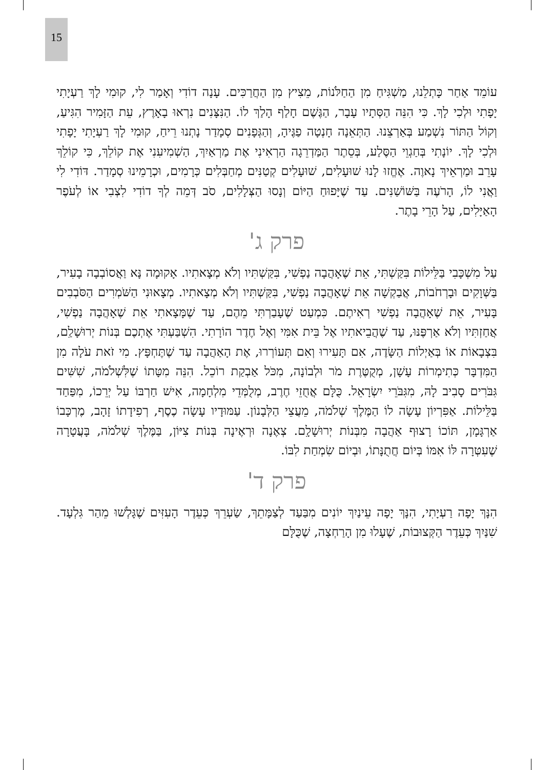15
עוֹמֵד אַחַר כָּתְלֵנוּ, מַשְׁגִּיחַ מִן הַחַלֹּנוֹת, מֵצִיץ מִן הַחֲרַכִּים. עָנָה דוֹדִי וְאָמַר לִי, קוּמִי לָךְ רַעְיָתִי יָפָתִי וּלְכִי לָךְ. כִּי הִנֵּה הַסְּתָיו עָבָר, הַגֶּשֶׁם חָלַף הָלַךְ לוֹ. הַנִּצָּנִים נִרְאוּ בָאָרֶץ, עֵת הַזָּמִיר הִגִּיעַ, וְקוֹל הַתּוֹר נִשְׁמַע בְּאַרְצֵנוּ. הַתְּאֵנָה חָנְטָה פַגֶּיהָ, וְהַגְּפָנִים סְמָדַר נָתְנוּ רֵיחַ, קוּמִי לָךְ רַעְיָתִי יָפָתִי וּלְכִי לָךְ. יוֹנָתִי בְּחַגְוֵי הַסֶּלַע, בְּסֵתֶר הַמַּדְרֵגָה הַרְאִינִי אֶת מַרְאַיִךְ, הַשְׁמִיעִנִי אֶת קוֹלֵךְ, כִּי קוֹלֵךְ עָרֵב וּמַרְאֵיךְ נָאוֶה. אֶחֱזוּ לָנוּ שׁוּעָלִים, שׁוּעָלִים קְטַנִּים מְחַבְּלִים כְּרָמִים, וּכְרָמֵינוּ סְמָדַר. דּוֹדִי לִי וַאֲנִי לוֹ, הָרֹעֶה בַּשּׁוֹשַׁנִּים. עַד שֶׁיָּפוּחַ הַיּוֹם וְנָסוּ הַצְּלָלִים, סֹב דְּמֵה לְךָ דוֹדִי לִצְבִי אוֹ לְעֹפֶר הָאַיָּלִים, עַל הָרֵי בָתֶר.
פרק ג'
עַל מִשְׁכָּבִי בַּלֵּילוֹת בִּקַּשְׁתִּי, אֵת שֶׁאָהֲבָה נַפְשִׁי, בִּקַּשְׁתִּיו וְלֹא מְצָאתִיו. אָקוּמָה נָּא וַאֲסוֹבְבָה בָעִיר, בַּשְּׁוָקִים וּבָרְחֹבוֹת, אֲבַקְשָׁה אֵת שֶׁאָהֲבָה נַפְשִׁי, בִּקַּשְׁתִּיו וְלֹא מְצָאתִיו. מְצָאוּנִי הַשֹּׁמְרִים הַסֹּבְבִים בָּעִיר, אֵת שֶׁאָהֲבָה נַפְשִׁי רְאִיתֶם. כִּמְעַט שֶׁעָבַרְתִּי מֵהֶם, עַד שֶׁמָּצָאתִי אֵת שֶׁאָהֲבָה נַפְשִׁי, אֲחַזְתִּיו וְלֹא אַרְפֶּנּוּ, עַד שֶׁהֲבֵיאתִיו אֶל בֵּית אִמִּי וְאֶל חֶדֶר הוֹרָתִי. הִשְׁבַּעְתִּי אֶתְכֶם בְּנוֹת יְרוּשָׁלִַם, בִּצְבָאוֹת אוֹ בְּאַיְלוֹת הַשָּׂדֶה, אִם תָּעִירוּ וְאִם תְּעוֹרְרוּ, אֶת הָאַהֲבָה עַד שֶׁתֶּחְפָּץ. מִי זֹאת עֹלָה מִן הַמִּדְבָּר כְּתִימְרוֹת עָשָׁן, מְקֻטֶּרֶת מֹר וּלְבוֹנָה, מִכֹּל אַבְקַת רוֹכֵל. הִנֵּה מִטָּתוֹ שֶׁלִּשְׁלֹמֹה, שִׁשִּׁים גִּבֹּרִים סָבִיב לָהּ, מִגִּבֹּרֵי יִשְׂרָאֵל. כֻּלָּם אֲחֻזֵי חֶרֶב, מְלֻמְּדֵי מִלְחָמָה, אִישׁ חַרְבּוֹ עַל יְרֵכוֹ, מִפַּחַד בַּלֵּילוֹת. אַפִּרְיוֹן עָשָׂה לוֹ הַמֶּלֶךְ שְׁלֹמֹה, מֵעֲצֵי הַלְּבָנוֹן. עַמּוּדָיו עָשָׂה כֶסֶף, רְפִידָתוֹ זָהָב, מֶרְכָּבוֹ אַרְגָּמָן, תּוֹכוֹ רָצוּף אַהֲבָה מִבְּנוֹת יְרוּשָׁלִָם. צְאֶנָה וּרְאֶינָה בְּנוֹת צִיּוֹן, בַּמֶּלֶךְ שְׁלֹמֹה, בָּעֲטָרָה שֶׁעִטְּרָה לּוֹ אִמּוֹ בְּיוֹם חֲתֻנָּתוֹ, וּבְיוֹם שִׂמְחַת לִבּוֹ.
פרק ד'
הִנָּךְ יָפָה רַעְיָתִי, הִנָּךְ יָפָה עֵינַיִךְ יוֹנִים מִבַּעַד לְצַמָּתֵךְ, שַׂעְרֵךְ כְּעֵדֶר הָעִזִּים שֶׁגָּלְשׁוּ מֵהַר גִּלְעָד. שִׁנַּיִךְ כְּעֵדֶר הַקְּצוּבוֹת, שֶׁעָלוּ מִן הָרַחְצָה, שֶׁכֻּלָּם